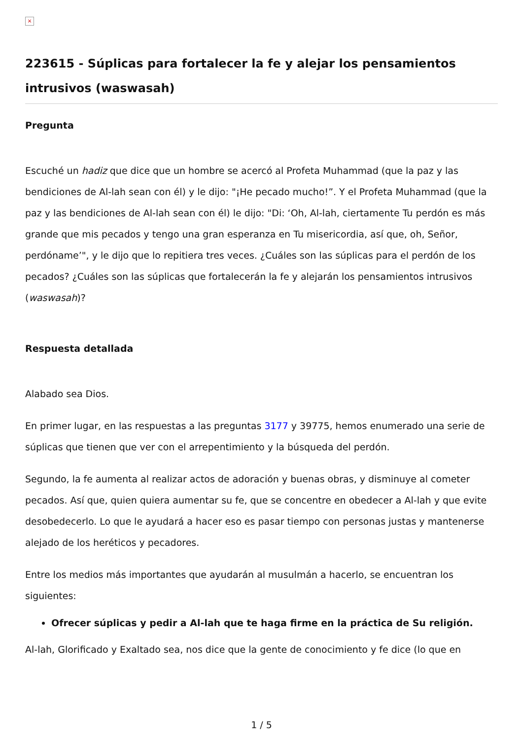×
223615 - Súplicas para fortalecer la fe y alejar los pensamientos intrusivos (waswasah)
Pregunta
Escuché un hadiz que dice que un hombre se acercó al Profeta Muhammad (que la paz y las bendiciones de Al-lah sean con él) y le dijo: "¡He pecado mucho!”. Y el Profeta Muhammad (que la paz y las bendiciones de Al-lah sean con él) le dijo: "Di: ‘Oh, Al-lah, ciertamente Tu perdón es más grande que mis pecados y tengo una gran esperanza en Tu misericordia, así que, oh, Señor, perdóname’", y le dijo que lo repitiera tres veces. ¿Cuáles son las súplicas para el perdón de los pecados? ¿Cuáles son las súplicas que fortalecerán la fe y alejarán los pensamientos intrusivos (waswasah)?
Respuesta detallada
Alabado sea Dios.
En primer lugar, en las respuestas a las preguntas 3177 y 39775, hemos enumerado una serie de súplicas que tienen que ver con el arrepentimiento y la búsqueda del perdón.
Segundo, la fe aumenta al realizar actos de adoración y buenas obras, y disminuye al cometer pecados. Así que, quien quiera aumentar su fe, que se concentre en obedecer a Al-lah y que evite desobedecerlo. Lo que le ayudará a hacer eso es pasar tiempo con personas justas y mantenerse alejado de los heréticos y pecadores.
Entre los medios más importantes que ayudarán al musulmán a hacerlo, se encuentran los siguientes:
Ofrecer súplicas y pedir a Al-lah que te haga firme en la práctica de Su religión.
Al-lah, Glorificado y Exaltado sea, nos dice que la gente de conocimiento y fe dice (lo que en
1 / 5